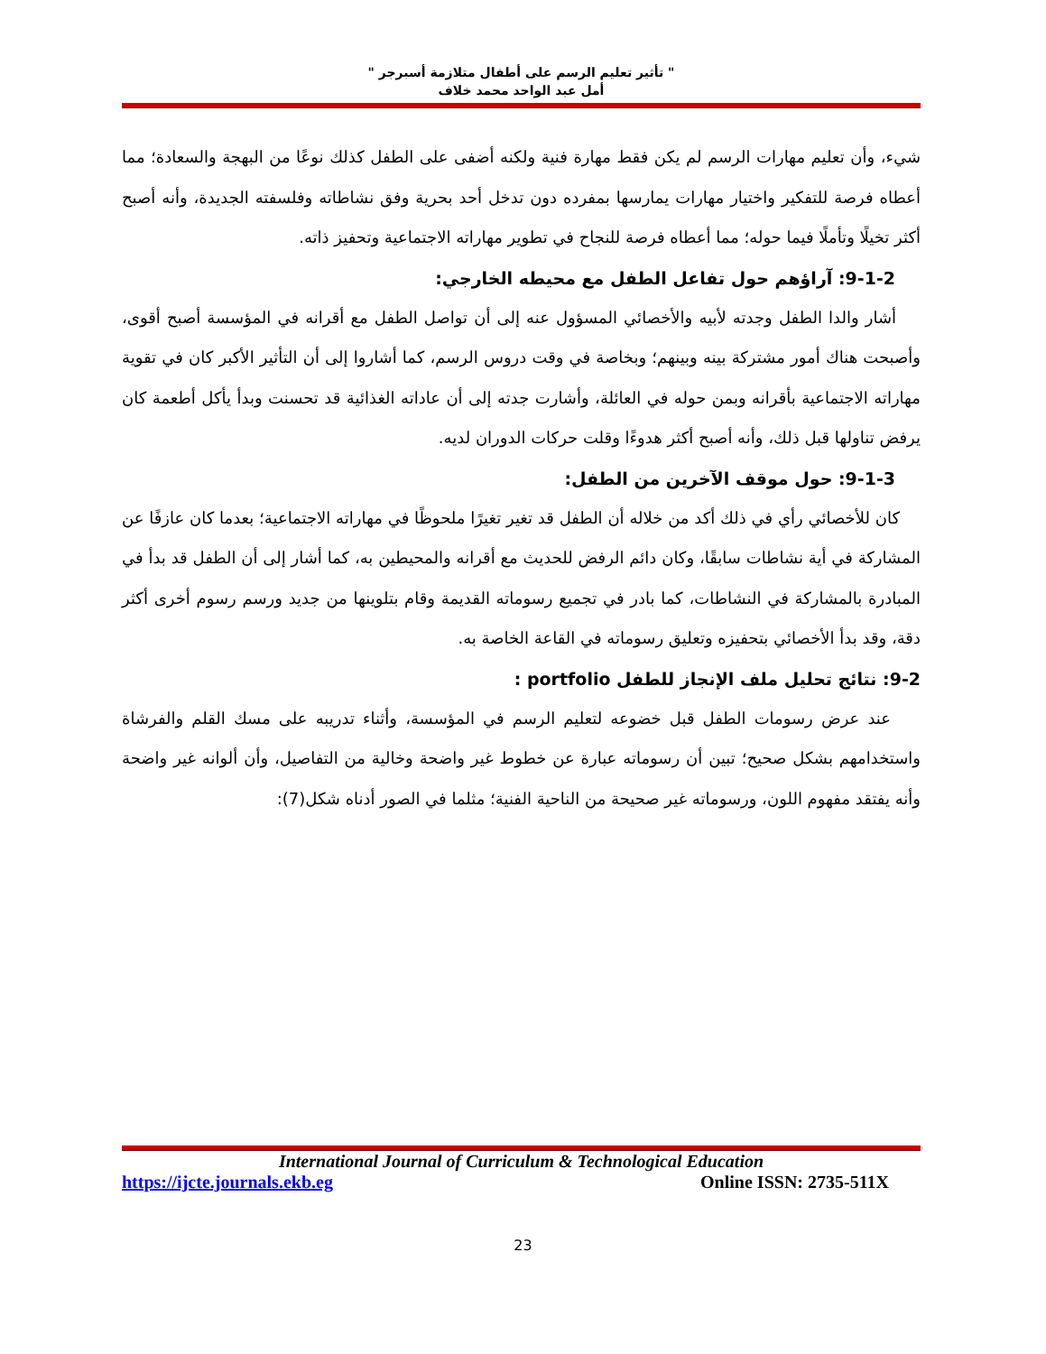" تأثير تعليم الرسم على أطفال متلازمة أسبرجر "
أمل عبد الواحد محمد خلاف
شيء، وأن تعليم مهارات الرسم لم يكن فقط مهارة فنية ولكنه أضفى على الطفل كذلك نوعًا من البهجة والسعادة؛ مما أعطاه فرصة للتفكير واختيار مهارات يمارسها بمفرده دون تدخل أحد بحرية وفق نشاطاته وفلسفته الجديدة، وأنه أصبح أكثر تخيلًا وتأملًا فيما حوله؛ مما أعطاه فرصة للنجاح في تطوير مهاراته الاجتماعية وتحفيز ذاته.
9-1-2: آراؤهم حول تفاعل الطفل مع محيطه الخارجي:
أشار والدا الطفل وجدته لأبيه والأخصائي المسؤول عنه إلى أن تواصل الطفل مع أقرانه في المؤسسة أصبح أقوى، وأصبحت هناك أمور مشتركة بينه وبينهم؛ وبخاصة في وقت دروس الرسم، كما أشاروا إلى أن التأثير الأكبر كان في تقوية مهاراته الاجتماعية بأقرانه وبمن حوله في العائلة، وأشارت جدته إلى أن عاداته الغذائية قد تحسنت وبدأ يأكل أطعمة كان يرفض تناولها قبل ذلك، وأنه أصبح أكثر هدوءًا وقلت حركات الدوران لديه.
9-1-3: حول موقف الآخرين من الطفل:
كان للأخصائي رأي في ذلك أكد من خلاله أن الطفل قد تغير تغيرًا ملحوظًا في مهاراته الاجتماعية؛ بعدما كان عازفًا عن المشاركة في أية نشاطات سابقًا، وكان دائم الرفض للحديث مع أقرانه والمحيطين به، كما أشار إلى أن الطفل قد بدأ في المبادرة بالمشاركة في النشاطات، كما بادر في تجميع رسوماته القديمة وقام بتلوينها من جديد ورسم رسوم أخرى أكثر دقة، وقد بدأ الأخصائي بتحفيزه وتعليق رسوماته في القاعة الخاصة به.
9-2: نتائج تحليل ملف الإنجاز للطفل portfolio :
عند عرض رسومات الطفل قبل خضوعه لتعليم الرسم في المؤسسة، وأثناء تدريبه على مسك القلم والفرشاة واستخدامهم بشكل صحيح؛ تبين أن رسوماته عبارة عن خطوط غير واضحة وخالية من التفاصيل، وأن ألوانه غير واضحة وأنه يفتقد مفهوم اللون، ورسوماته غير صحيحة من الناحية الفنية؛ مثلما في الصور أدناه شكل(7):
International Journal of Curriculum & Technological Education
https://ijcte.journals.ekb.eg Online ISSN: 2735-511X
23